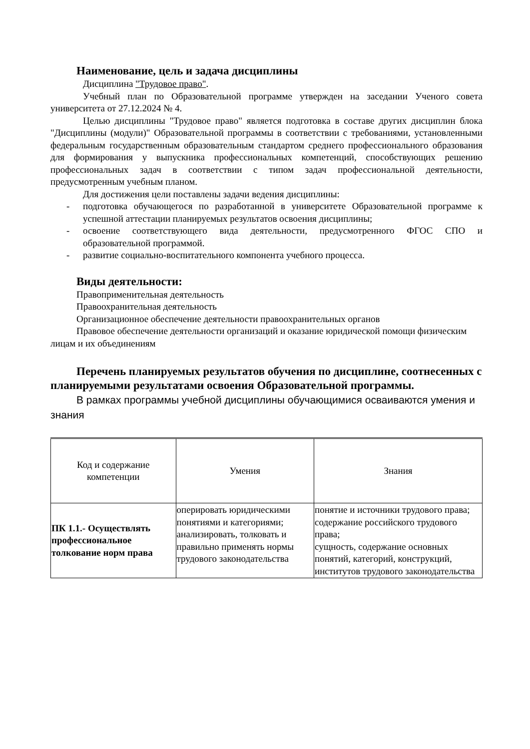Наименование, цель и задача дисциплины
Дисциплина "Трудовое право".
Учебный план по Образовательной программе утвержден на заседании Ученого совета университета от 27.12.2024 № 4.
Целью дисциплины "Трудовое право" является подготовка в составе других дисциплин блока "Дисциплины (модули)" Образовательной программы в соответствии с требованиями, установленными федеральным государственным образовательным стандартом среднего профессионального образования для формирования у выпускника профессиональных компетенций, способствующих решению профессиональных задач в соответствии с типом задач профессиональной деятельности, предусмотренным учебным планом.
Для достижения цели поставлены задачи ведения дисциплины:
- подготовка обучающегося по разработанной в университете Образовательной программе к успешной аттестации планируемых результатов освоения дисциплины;
- освоение соответствующего вида деятельности, предусмотренного ФГОС СПО и образовательной программой.
- развитие социально-воспитательного компонента учебного процесса.
Виды деятельности:
Правоприменительная деятельность
Правоохранительная деятельность
Организационное обеспечение деятельности правоохранительных органов
Правовое обеспечение деятельности организаций и оказание юридической помощи физическим лицам и их объединениям
Перечень планируемых результатов обучения по дисциплине, соотнесенных с планируемыми результатами освоения Образовательной программы.
В рамках программы учебной дисциплины обучающимися осваиваются умения и знания
| Код и содержание компетенции | Умения | Знания |
| ПК 1.1.- Осуществлять профессиональное толкование норм права | оперировать юридическими понятиями и категориями; анализировать, толковать и правильно применять нормы трудового законодательства | понятие и источники трудового права; содержание российского трудового права; сущность, содержание основных понятий, категорий, конструкций, институтов трудового законодательства |